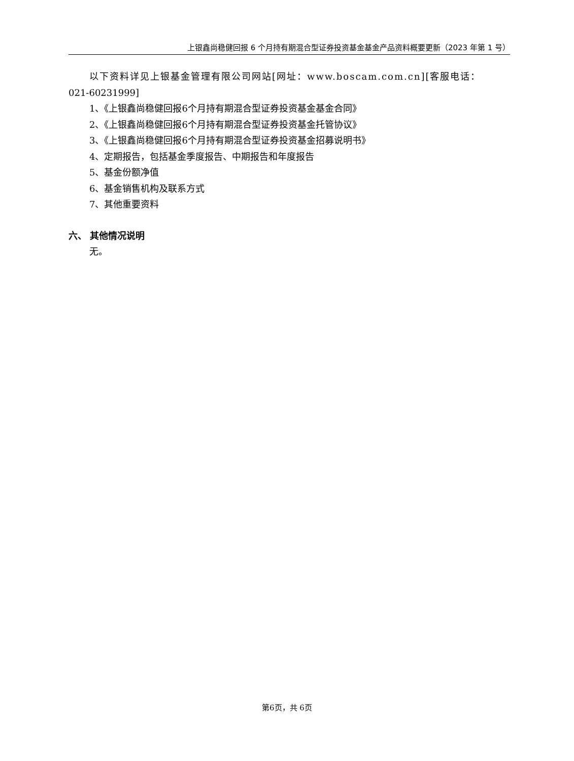上银鑫尚稳健回报 6 个月持有期混合型证券投资基金基金产品资料概要更新（2023 年第 1 号）
以下资料详见上银基金管理有限公司网站[网址：www.boscam.com.cn][客服电话：
021-60231999]
1、《上银鑫尚稳健回报6个月持有期混合型证券投资基金基金合同》
2、《上银鑫尚稳健回报6个月持有期混合型证券投资基金托管协议》
3、《上银鑫尚稳健回报6个月持有期混合型证券投资基金招募说明书》
4、定期报告，包括基金季度报告、中期报告和年度报告
5、基金份额净值
6、基金销售机构及联系方式
7、其他重要资料
六、 其他情况说明
无。
第6页，共 6页